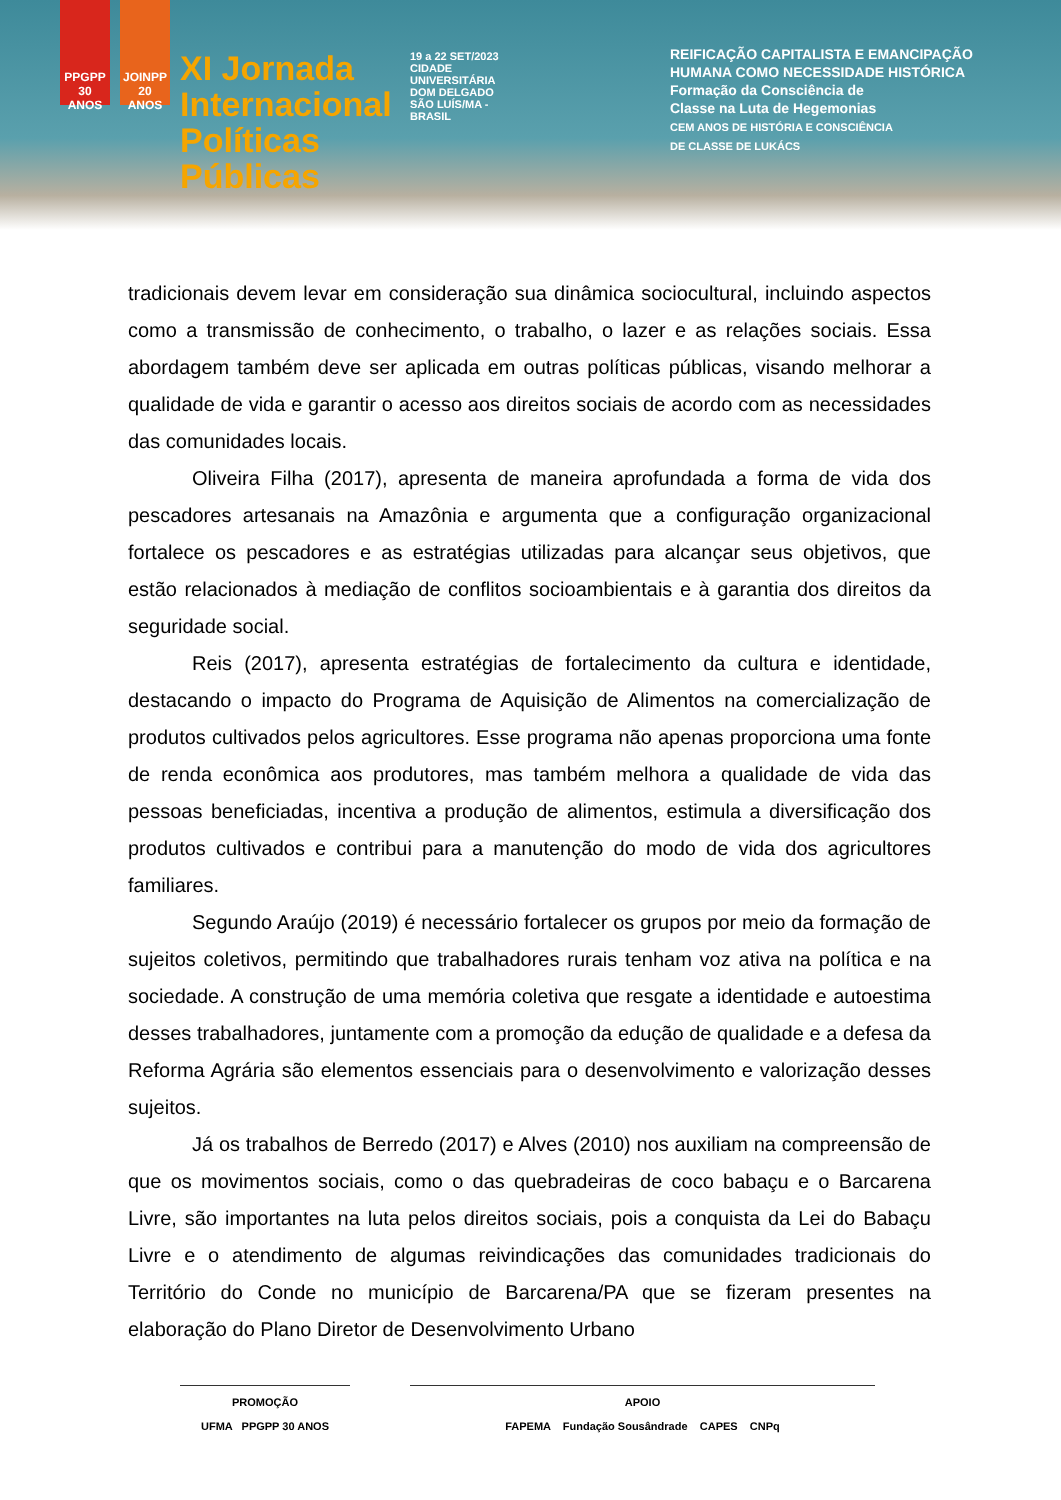PPGPP 30 ANOS
JOINPP 20 ANOS
XI Jornada Internacional Políticas Públicas
19 a 22 SET/2023
CIDADE UNIVERSITÁRIA DOM DELGADO SÃO LUÍS/MA - BRASIL
REIFICAÇÃO CAPITALISTA E EMANCIPAÇÃO
HUMANA COMO NECESSIDADE HISTÓRICA
Formação da Consciência de
Classe na Luta de Hegemonias
CEM ANOS DE HISTÓRIA E CONSCIÊNCIA
DE CLASSE DE LUKÁCS
tradicionais devem levar em consideração sua dinâmica sociocultural, incluindo aspectos como a transmissão de conhecimento, o trabalho, o lazer e as relações sociais. Essa abordagem também deve ser aplicada em outras políticas públicas, visando melhorar a qualidade de vida e garantir o acesso aos direitos sociais de acordo com as necessidades das comunidades locais.
Oliveira Filha (2017), apresenta de maneira aprofundada a forma de vida dos pescadores artesanais na Amazônia e argumenta que a configuração organizacional fortalece os pescadores e as estratégias utilizadas para alcançar seus objetivos, que estão relacionados à mediação de conflitos socioambientais e à garantia dos direitos da seguridade social.
Reis (2017), apresenta estratégias de fortalecimento da cultura e identidade, destacando o impacto do Programa de Aquisição de Alimentos na comercialização de produtos cultivados pelos agricultores. Esse programa não apenas proporciona uma fonte de renda econômica aos produtores, mas também melhora a qualidade de vida das pessoas beneficiadas, incentiva a produção de alimentos, estimula a diversificação dos produtos cultivados e contribui para a manutenção do modo de vida dos agricultores familiares.
Segundo Araújo (2019) é necessário fortalecer os grupos por meio da formação de sujeitos coletivos, permitindo que trabalhadores rurais tenham voz ativa na política e na sociedade. A construção de uma memória coletiva que resgate a identidade e autoestima desses trabalhadores, juntamente com a promoção da edução de qualidade e a defesa da Reforma Agrária são elementos essenciais para o desenvolvimento e valorização desses sujeitos.
Já os trabalhos de Berredo (2017) e Alves (2010) nos auxiliam na compreensão de que os movimentos sociais, como o das quebradeiras de coco babaçu e o Barcarena Livre, são importantes na luta pelos direitos sociais, pois a conquista da Lei do Babaçu Livre e o atendimento de algumas reivindicações das comunidades tradicionais do Território do Conde no município de Barcarena/PA que se fizeram presentes na elaboração do Plano Diretor de Desenvolvimento Urbano
PROMOÇÃO
UFMA PPGPP 30 ANOS
APOIO
FAPEMA Fundação Sousândrade CAPES CNPq